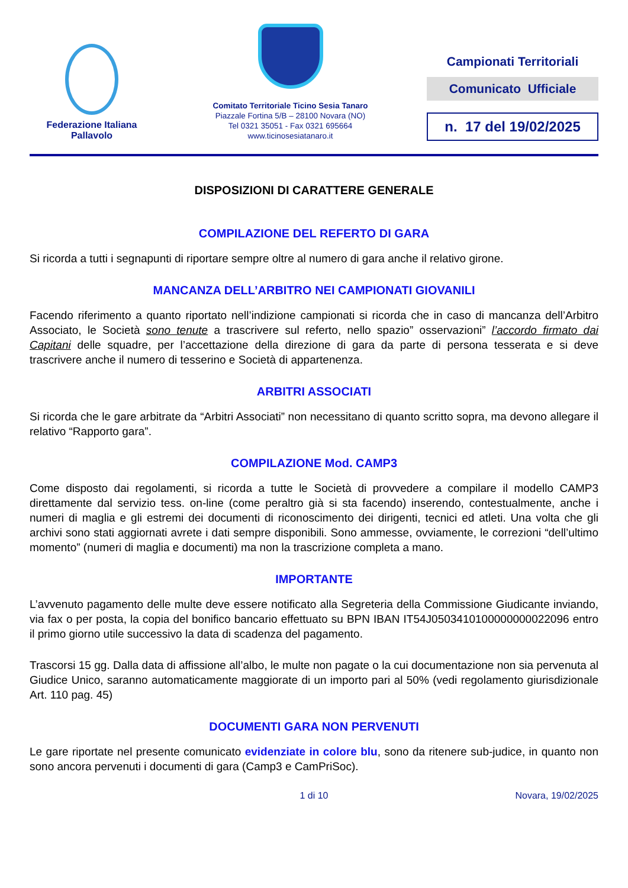Federazione Italiana
Pallavolo
Comitato Territoriale Ticino Sesia Tanaro
Piazzale Fortina 5/B – 28100 Novara (NO)
Tel 0321 35051 - Fax 0321 695664
www.ticinosesiatanaro.it
Campionati Territoriali
Comunicato Ufficiale
n. 17 del 19/02/2025
DISPOSIZIONI DI CARATTERE GENERALE
COMPILAZIONE DEL REFERTO DI GARA
Si ricorda a tutti i segnapunti di riportare sempre oltre al numero di gara anche il relativo girone.
MANCANZA DELL’ARBITRO NEI CAMPIONATI GIOVANILI
Facendo riferimento a quanto riportato nell’indizione campionati si ricorda che in caso di mancanza dell’Arbitro Associato, le Società sono tenute a trascrivere sul referto, nello spazio” osservazioni” l’accordo firmato dai Capitani delle squadre, per l’accettazione della direzione di gara da parte di persona tesserata e si deve trascrivere anche il numero di tesserino e Società di appartenenza.
ARBITRI ASSOCIATI
Si ricorda che le gare arbitrate da “Arbitri Associati” non necessitano di quanto scritto sopra, ma devono allegare il relativo “Rapporto gara”.
COMPILAZIONE Mod. CAMP3
Come disposto dai regolamenti, si ricorda a tutte le Società di provvedere a compilare il modello CAMP3 direttamente dal servizio tess. on-line (come peraltro già si sta facendo) inserendo, contestualmente, anche i numeri di maglia e gli estremi dei documenti di riconoscimento dei dirigenti, tecnici ed atleti. Una volta che gli archivi sono stati aggiornati avrete i dati sempre disponibili. Sono ammesse, ovviamente, le correzioni “dell’ultimo momento” (numeri di maglia e documenti) ma non la trascrizione completa a mano.
IMPORTANTE
L’avvenuto pagamento delle multe deve essere notificato alla Segreteria della Commissione Giudicante inviando, via fax o per posta, la copia del bonifico bancario effettuato su BPN IBAN IT54J0503410100000000022096 entro il primo giorno utile successivo la data di scadenza del pagamento.
Trascorsi 15 gg. Dalla data di affissione all’albo, le multe non pagate o la cui documentazione non sia pervenuta al Giudice Unico, saranno automaticamente maggiorate di un importo pari al 50% (vedi regolamento giurisdizionale Art. 110 pag. 45)
DOCUMENTI GARA NON PERVENUTI
Le gare riportate nel presente comunicato evidenziate in colore blu, sono da ritenere sub-judice, in quanto non sono ancora pervenuti i documenti di gara (Camp3 e CamPriSoc).
1 di 10 Novara, 19/02/2025